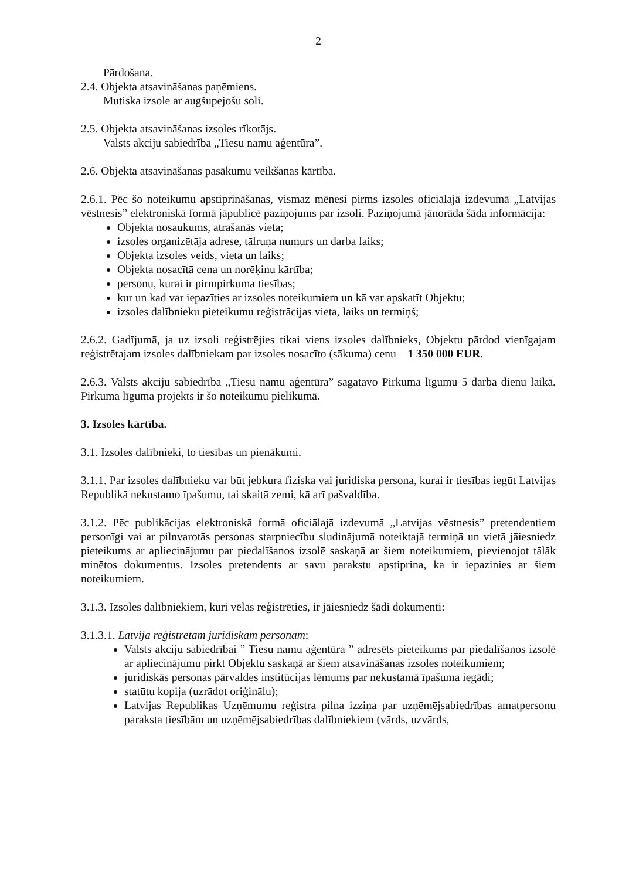2
Pārdošana.
2.4. Objekta atsavināšanas paņēmiens.
Mutiska izsole ar augšupejošu soli.
2.5. Objekta atsavināšanas izsoles rīkotājs.
Valsts akciju sabiedrība „Tiesu namu aģentūra”.
2.6. Objekta atsavināšanas pasākumu veikšanas kārtība.
2.6.1. Pēc šo noteikumu apstiprināšanas, vismaz mēnesi pirms izsoles oficiālajā izdevumā „Latvijas vēstnesis” elektroniskā formā jāpublicē paziņojums par izsoli. Paziņojumā jānorāda šāda informācija:
Objekta nosaukums, atrašanās vieta;
izsoles organizētāja adrese, tālruņa numurs un darba laiks;
Objekta izsoles veids, vieta un laiks;
Objekta nosacītā cena un norēķinu kārtība;
personu, kurai ir pirmpirkuma tiesības;
kur un kad var iepazīties ar izsoles noteikumiem un kā var apskatīt Objektu;
izsoles dalībnieku pieteikumu reģistrācijas vieta, laiks un termiņš;
2.6.2. Gadījumā, ja uz izsoli reģistrējies tikai viens izsoles dalībnieks, Objektu pārdod vienīgajam reģistrētajam izsoles dalībniekam par izsoles nosacīto (sākuma) cenu – 1 350 000 EUR.
2.6.3. Valsts akciju sabiedrība „Tiesu namu aģentūra” sagatavo Pirkuma līgumu 5 darba dienu laikā. Pirkuma līguma projekts ir šo noteikumu pielikumā.
3. Izsoles kārtība.
3.1. Izsoles dalībnieki, to tiesības un pienākumi.
3.1.1. Par izsoles dalībnieku var būt jebkura fiziska vai juridiska persona, kurai ir tiesības iegūt Latvijas Republikā nekustamo īpašumu, tai skaitā zemi, kā arī pašvaldība.
3.1.2. Pēc publikācijas elektroniskā formā oficiālajā izdevumā „Latvijas vēstnesis” pretendentiem personīgi vai ar pilnvarotās personas starpniecību sludinājumā noteiktajā termiņā un vietā jāiesniedz pieteikums ar apliecinājumu par piedalīšanos izsolē saskaņā ar šiem noteikumiem, pievienojot tālāk minētos dokumentus. Izsoles pretendents ar savu parakstu apstiprina, ka ir iepazinies ar šiem noteikumiem.
3.1.3. Izsoles dalībniekiem, kuri vēlas reģistrēties, ir jāiesniedz šādi dokumenti:
3.1.3.1. Latvijā reģistrētām juridiskām personām:
Valsts akciju sabiedrībai ” Tiesu namu aģentūra ” adresēts pieteikums par piedalīšanos izsolē ar apliecinājumu pirkt Objektu saskaņā ar šiem atsavināšanas izsoles noteikumiem;
juridiskās personas pārvaldes institūcijas lēmums par nekustamā īpašuma iegādi;
statūtu kopija (uzrādot oriģinālu);
Latvijas Republikas Uzņēmumu reģistra pilna izziņa par uzņēmējsabiedrības amatpersonu paraksta tiesībām un uzņēmējsabiedrības dalībniekiem (vārds, uzvārds,